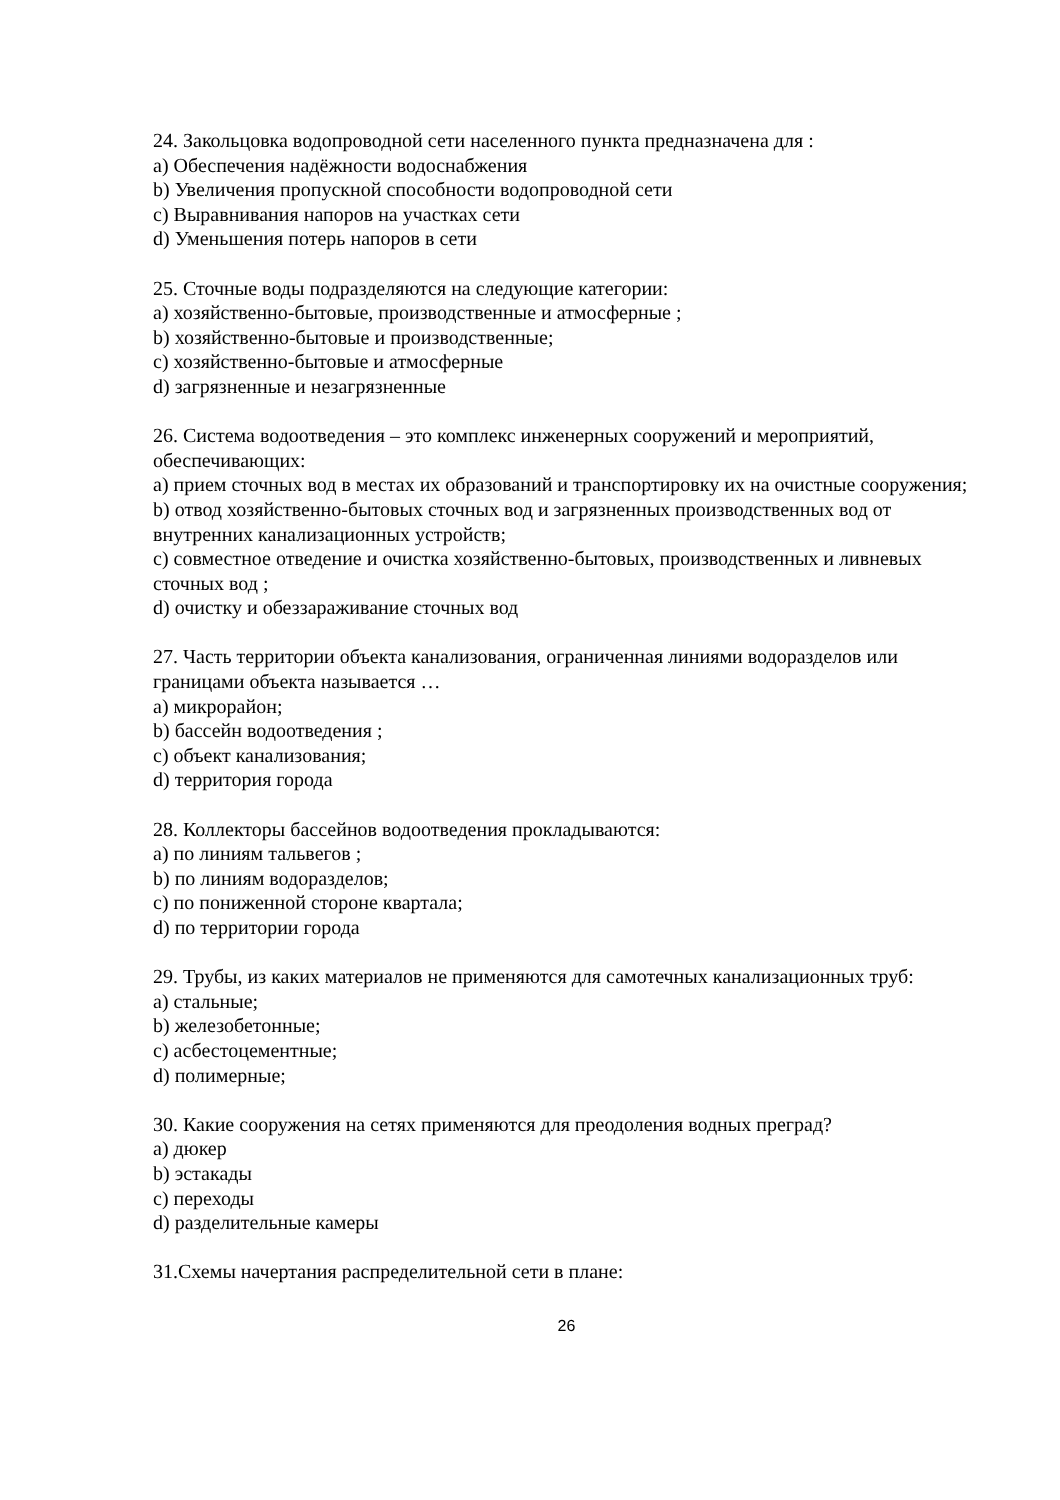24. Закольцовка водопроводной сети населенного пункта предназначена для :
a) Обеспечения надёжности водоснабжения
b) Увеличения пропускной способности водопроводной сети
c) Выравнивания напоров на участках сети
d) Уменьшения потерь напоров в сети
25. Сточные воды подразделяются на следующие категории:
a) хозяйственно-бытовые, производственные и атмосферные ;
b) хозяйственно-бытовые и производственные;
c) хозяйственно-бытовые и атмосферные
d) загрязненные и незагрязненные
26. Система водоотведения – это комплекс инженерных сооружений и мероприятий, обеспечивающих:
a) прием сточных вод в местах их образований и транспортировку их на очистные сооружения;
b) отвод хозяйственно-бытовых сточных вод и загрязненных производственных вод от внутренних канализационных устройств;
c) совместное отведение и очистка хозяйственно-бытовых, производственных и ливневых сточных вод ;
d) очистку и обеззараживание сточных вод
27. Часть территории объекта канализования, ограниченная линиями водоразделов или границами объекта называется …
a) микрорайон;
b) бассейн водоотведения ;
c) объект канализования;
d) территория города
28. Коллекторы бассейнов водоотведения прокладываются:
a) по линиям тальвегов ;
b) по линиям водоразделов;
c) по пониженной стороне квартала;
d) по территории города
29. Трубы, из каких материалов не применяются для самотечных канализационных труб:
a) стальные;
b) железобетонные;
c) асбестоцементные;
d) полимерные;
30. Какие сооружения на сетях применяются для преодоления водных преград?
a) дюкер
b) эстакады
c) переходы
d) разделительные камеры
31.Схемы начертания распределительной сети в плане:
26